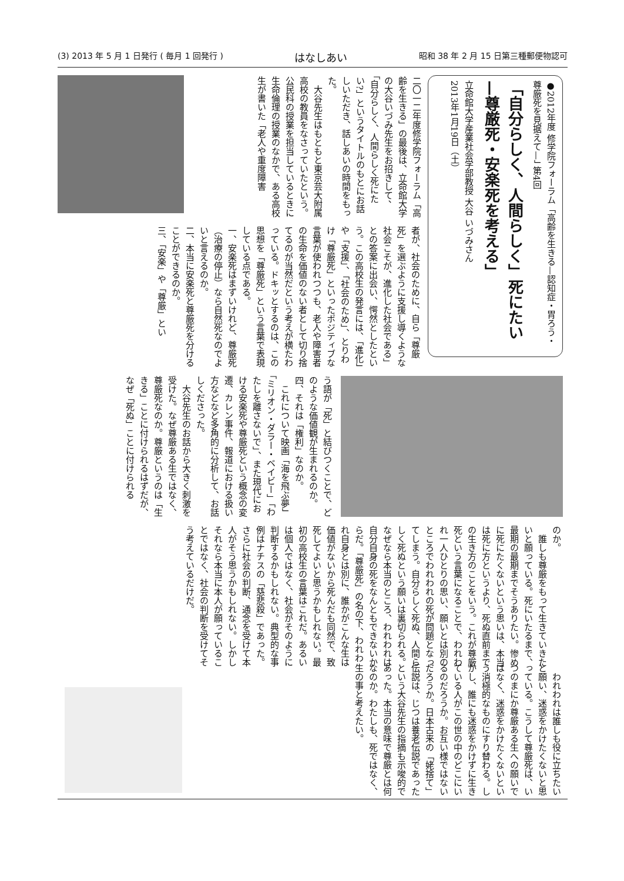(3) 2013 年 5 月 1 日発行 ( 毎月 1 回発行 ) はなしあい 昭和 38 年 2 月 15 日第三種郵便物認可
●2012年度 修学院フォーラム「高齢を生きる—認知症・胃ろう・尊厳死を見据えて—」 第4回
「自分らしく、人間らしく」死にたい
—尊厳死・安楽死を考える」
立命館大学産業社会学部教授 大谷 いづみさん
2013年1月19日（土）
二〇一二年度修学院フォーラム「高齢を生きる」の最後は、立命館大学の大谷いづみ先生をお招きして、「自分らしく、人間らしく死にたい?」というタイトルのもとにお話しいただき、話しあいの時間をもった。
　大谷先生はもともと東京芸大附属高校の教員をなさっていたという。公民科の授業を担当しているときに生命倫理の授業のなかで、ある高校生が書いた「老人や重度障害
者が、社会のために、自ら「尊厳死」を選ぶように支援し導くような社会こそが、進化した社会である」との答案に出会い、愕然としたという。この高校生の発言には、「進化」や「支援」、「社会のため」、とりわけ「尊厳死」といったポジティブな言葉が使われつつも、老人や障害者の生命を価値のない者として切り捨てるのが当然だという考えが横たわっている。ドキッとするのは、この思想を「尊厳死」という言葉で表現している点である。
一、安楽死はまずいけれど、尊厳死（治療の停止）なら自然死なのでよいと言えるのか。
二、本当に安楽死と尊厳死を分けることができるのか。
三、「安楽」や「尊厳」とい
う語が「死」と結びつくことで、どのような価値観が生まれるのか。
四、それは「権利」なのか。
　これについて映画「海を飛ぶ夢」「ミリオン・ダラー・ベイビー」「わたしを離さないで」、また現代における安楽死や尊厳死という概念の変遷、カレン事件、報道における扱い方などなど多角的に分析して、お話しくださった。
　大谷先生のお話から大きく刺激を受けた。なぜ尊厳ある生ではなく、尊厳死なのか。尊厳というのは「生きる」ことに付けられるはずだが、なぜ「死ぬ」ことに付けられる
のか。
　誰しも尊厳をもって生きていきたいと願っている。死にいたるまで、最期の最期までそうありたい。惨めに死にたくないという思いは、本当は死に方というより、死ぬ直前までの生き方のことをいう。これが尊厳死という言葉になることで、われわれ一人ひとりの思い、願いとは別のところでわれわれの死が問題となってしまう。自分らしく死ぬ、人間らしく死ぬという願いは裏切られる。なぜなら本当のところ、われわれは自分自身の死をなんともできないからだ。「尊厳死」の名の下、われわれ自身とは別に、誰かがこんな生は価値がないから死んだも同然で、致死してよいと思うかもしれない。最初の高校生の言葉はこれだ。あるいは個人ではなく、社会がそのように判断するかもしれない。典型的な事例はナチスの「慈悲殺」であった。さらに社会の判断、通念を受けて本人がそう思うかもしれない。しかしそれなら本当に本人が願っていることではなく、社会の判断を受けてそう考えているだけだ。
　われわれは誰しも役に立ちたいと願い、迷惑をかけたくないと思っている。こうして尊厳死は、いつのまにか尊厳ある生への願いではなく、迷惑をかけたくないという消極的なものにすり替わる。しかし、誰にも迷惑をかけずに生きている人がこの世の中のどこにいるのだろうか。お互い様ではないだろうか。日本古来の「姥捨て」伝説は、じつは養老伝説であったという大谷先生の指摘も示唆的であった。本当の意味で尊厳とは何なのか。わたしも、死ではなく、生の事と考えたい。